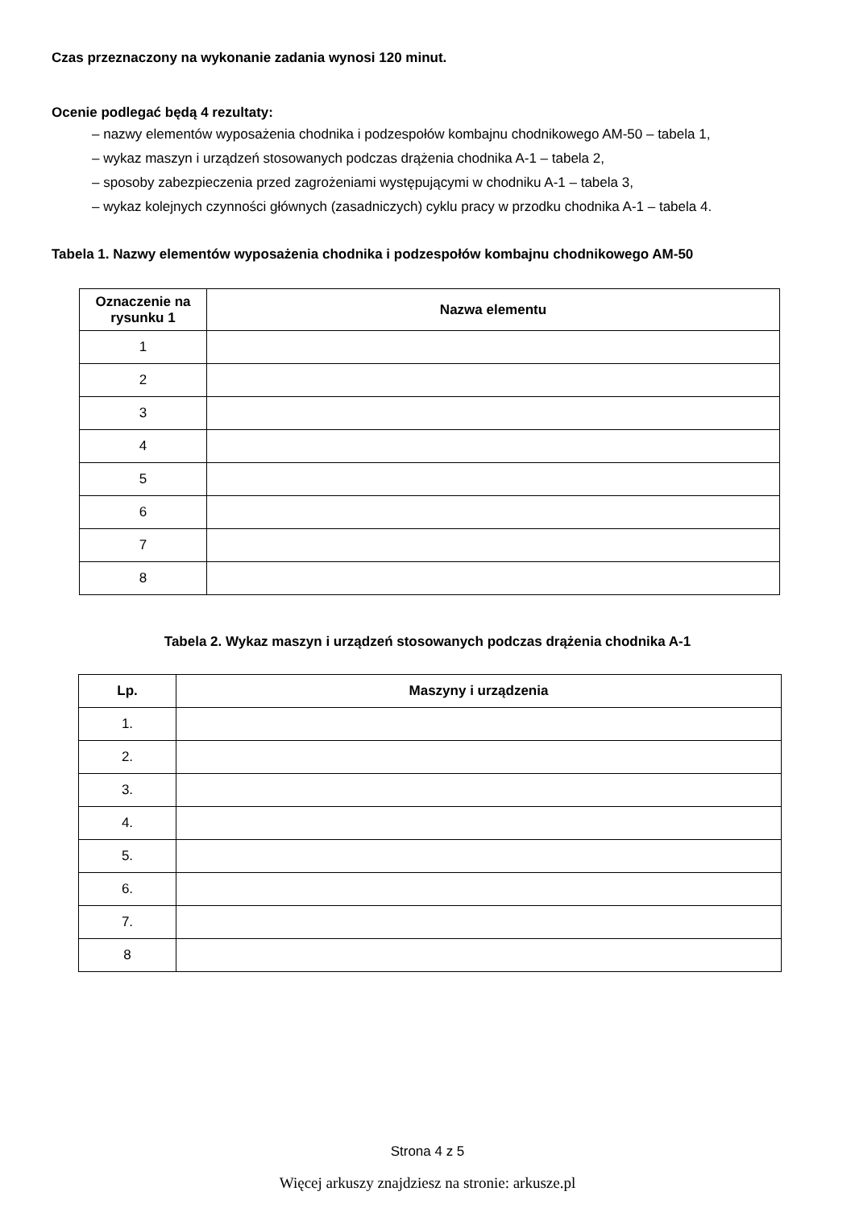Czas przeznaczony na wykonanie zadania wynosi 120 minut.
Ocenie podlegać będą 4 rezultaty:
– nazwy elementów wyposażenia chodnika i podzespołów kombajnu chodnikowego AM-50 – tabela 1,
– wykaz maszyn i urządzeń stosowanych podczas drążenia chodnika A-1 – tabela 2,
– sposoby zabezpieczenia przed zagrożeniami występującymi w chodniku A-1 – tabela 3,
– wykaz kolejnych czynności głównych (zasadniczych) cyklu pracy w przodku chodnika A-1 – tabela 4.
Tabela 1. Nazwy elementów wyposażenia chodnika i podzespołów kombajnu chodnikowego AM-50
| Oznaczenie na rysunku 1 | Nazwa elementu |
| --- | --- |
| 1 | |
| 2 | |
| 3 | |
| 4 | |
| 5 | |
| 6 | |
| 7 | |
| 8 | |
Tabela 2. Wykaz maszyn i urządzeń stosowanych podczas drążenia chodnika A-1
| Lp. | Maszyny i urządzenia |
| --- | --- |
| 1. | |
| 2. | |
| 3. | |
| 4. | |
| 5. | |
| 6. | |
| 7. | |
| 8 | |
Strona 4 z 5
Więcej arkuszy znajdziesz na stronie: arkusze.pl